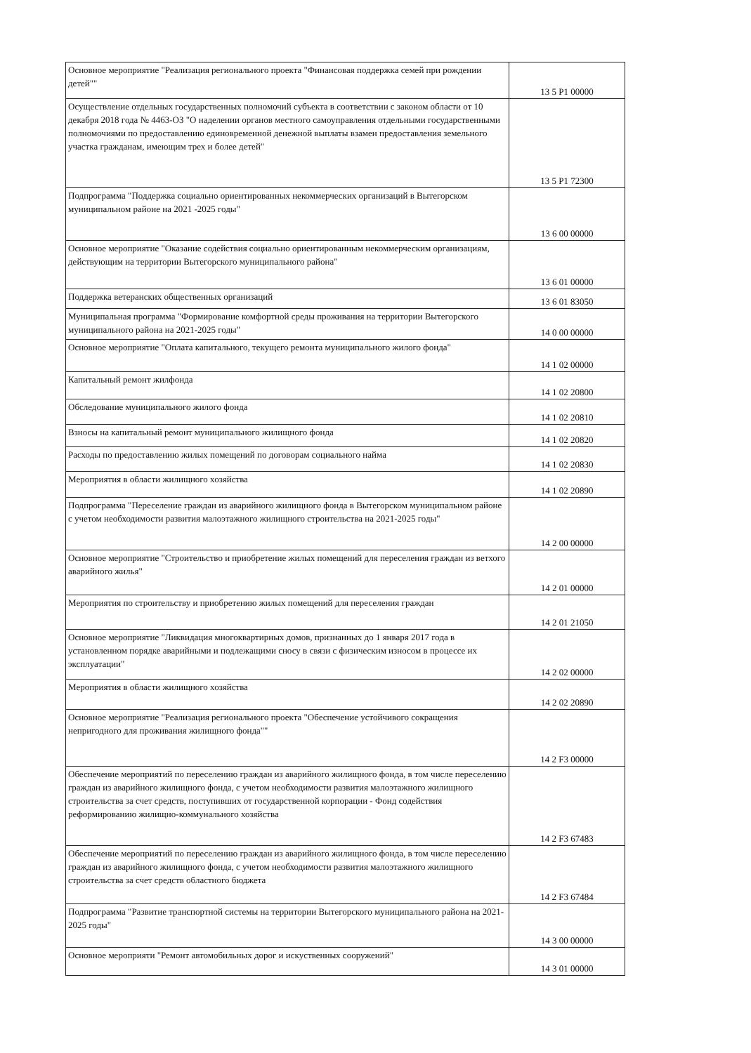| Основное мероприятие "Реализация регионального проекта "Финансовая поддержка семей при рождении детей"" | 13 5 P1 00000 |
| Осуществление отдельных государственных полномочий субъекта в соответствии с законом области от 10 декабря 2018 года № 4463-ОЗ "О наделении органов местного самоуправления отдельными государственными полномочиями по предоставлению единовременной денежной выплаты взамен предоставления земельного участка гражданам, имеющим трех и более детей" | 13 5 P1 72300 |
| Подпрограмма "Поддержка социально ориентированных некоммерческих организаций в Вытегорском муниципальном районе на 2021 -2025 годы" | 13 6 00 00000 |
| Основное мероприятие "Оказание содействия социально ориентированным некоммерческим организациям, действующим на территории Вытегорского муниципального района" | 13 6 01 00000 |
| Поддержка ветеранских общественных организаций | 13 6 01 83050 |
| Муниципальная программа "Формирование комфортной среды проживания на территории Вытегорского муниципального района на 2021-2025 годы" | 14 0 00 00000 |
| Основное мероприятие "Оплата капитального, текущего ремонта муниципального жилого фонда" | 14 1 02 00000 |
| Капитальный ремонт жилфонда | 14 1 02 20800 |
| Обследование муниципального жилого фонда | 14 1 02 20810 |
| Взносы на капитальный ремонт муниципального жилищного фонда | 14 1 02 20820 |
| Расходы по предоставлению жилых помещений по договорам социального найма | 14 1 02 20830 |
| Мероприятия в области жилищного хозяйства | 14 1 02 20890 |
| Подпрограмма "Переселение граждан из аварийного жилищного фонда в Вытегорском муниципальном районе с учетом необходимости развития малоэтажного жилищного строительства на 2021-2025 годы" | 14 2 00 00000 |
| Основное мероприятие "Строительство и приобретение жилых помещений для переселения граждан из ветхого аварийного жилья" | 14 2 01 00000 |
| Мероприятия по строительству и приобретению жилых помещений для переселения граждан | 14 2 01 21050 |
| Основное мероприятие "Ликвидация многоквартирных домов, признанных до 1 января 2017 года в установленном порядке аварийными и подлежащими сносу в связи с физическим износом в процессе их эксплуатации" | 14 2 02 00000 |
| Мероприятия в области жилищного хозяйства | 14 2 02 20890 |
| Основное мероприятие "Реализация регионального проекта "Обеспечение устойчивого сокращения непригодного для проживания жилищного фонда"" | 14 2 F3 00000 |
| Обеспечение мероприятий по переселению граждан из аварийного жилищного фонда, в том числе переселению граждан из аварийного жилищного фонда, с учетом необходимости развития малоэтажного жилищного строительства за счет средств, поступивших от государственной корпорации - Фонд содействия реформированию жилищно-коммунального хозяйства | 14 2 F3 67483 |
| Обеспечение мероприятий по переселению граждан из аварийного жилищного фонда, в том числе переселению граждан из аварийного жилищного фонда, с учетом необходимости развития малоэтажного жилищного строительства за счет средств областного бюджета | 14 2 F3 67484 |
| Подпрограмма "Развитие транспортной системы на территории Вытегорского муниципального района на 2021-2025 годы" | 14 3 00 00000 |
| Основное мероприяти "Ремонт автомобильных дорог и искуственных сооружений" | 14 3 01 00000 |